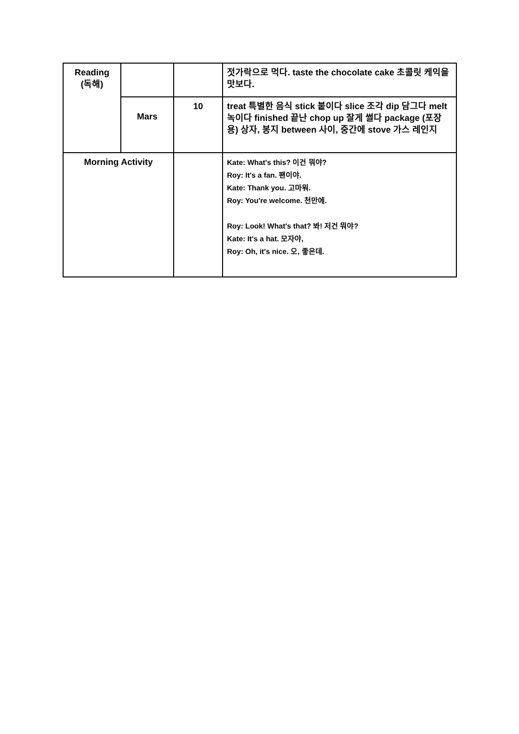| Reading (독해) | | | 젓가락으로 먹다. taste the chocolate cake 초콜릿 케익을 맛보다. |
| | Mars | 10 | treat 특별한 음식 stick 붙이다 slice 조각 dip 담그다 melt 녹이다 finished 끝난 chop up 잘게 썰다 package (포장용) 상자, 봉지 between 사이, 중간에 stove 가스 레인지 |
| Morning Activity | | | Kate: What's this? 이건 뭐야? Roy: It's a fan. 팬이야. Kate: Thank you. 고마워. Roy: You're welcome. 천만에. Roy: Look! What's that? 봐! 저건 뭐야? Kate: It's a hat. 모자야, Roy: Oh, it's nice. 오, 좋은데. |